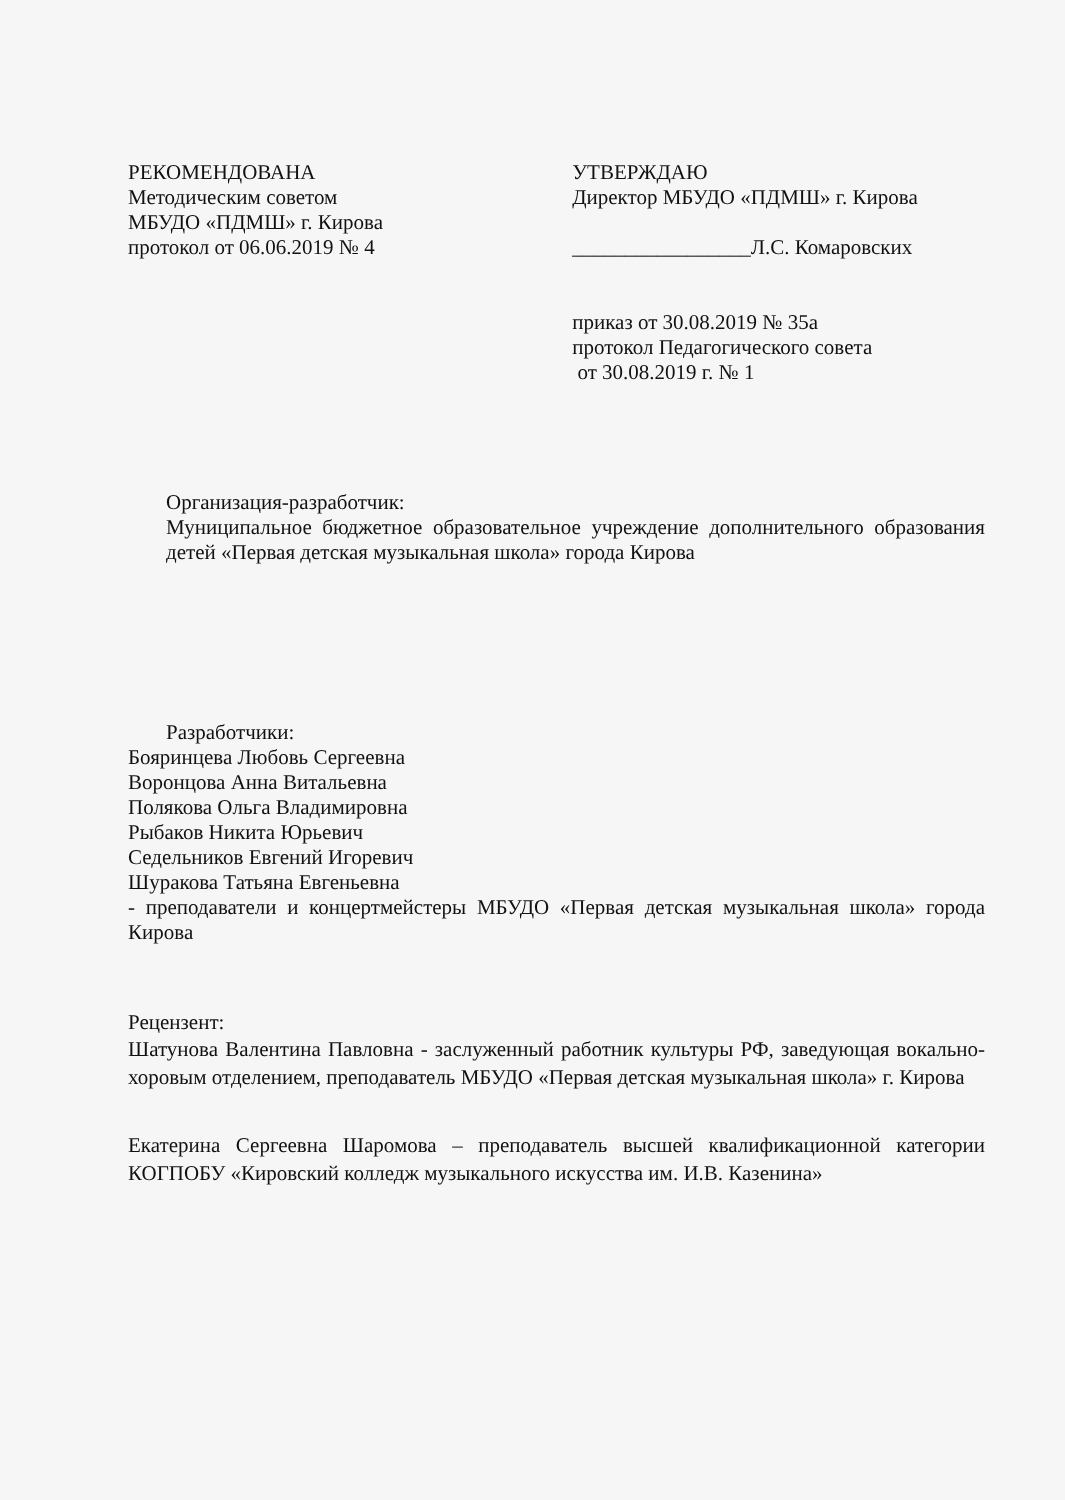РЕКОМЕНДОВАНА
Методическим советом
МБУДО «ПДМШ» г. Кирова
протокол от 06.06.2019 № 4
УТВЕРЖДАЮ
Директор МБУДО «ПДМШ» г. Кирова
_________________Л.С. Комаровских
приказ от 30.08.2019 № 35а
протокол Педагогического совета
от 30.08.2019 г. № 1
Организация-разработчик:
Муниципальное бюджетное образовательное учреждение дополнительного образования детей «Первая детская музыкальная школа» города Кирова
Разработчики:
Бояринцева Любовь Сергеевна
Воронцова Анна Витальевна
Полякова Ольга Владимировна
Рыбаков Никита Юрьевич
Седельников Евгений Игоревич
Шуракова Татьяна Евгеньевна
- преподаватели и концертмейстеры МБУДО «Первая детская музыкальная школа» города Кирова
Рецензент:
Шатунова Валентина Павловна - заслуженный работник культуры РФ, заведующая вокально-хоровым отделением, преподаватель МБУДО «Первая детская музыкальная школа» г. Кирова
Екатерина Сергеевна Шаромова – преподаватель высшей квалификационной категории КОГПОБУ «Кировский колледж музыкального искусства им. И.В. Казенина»